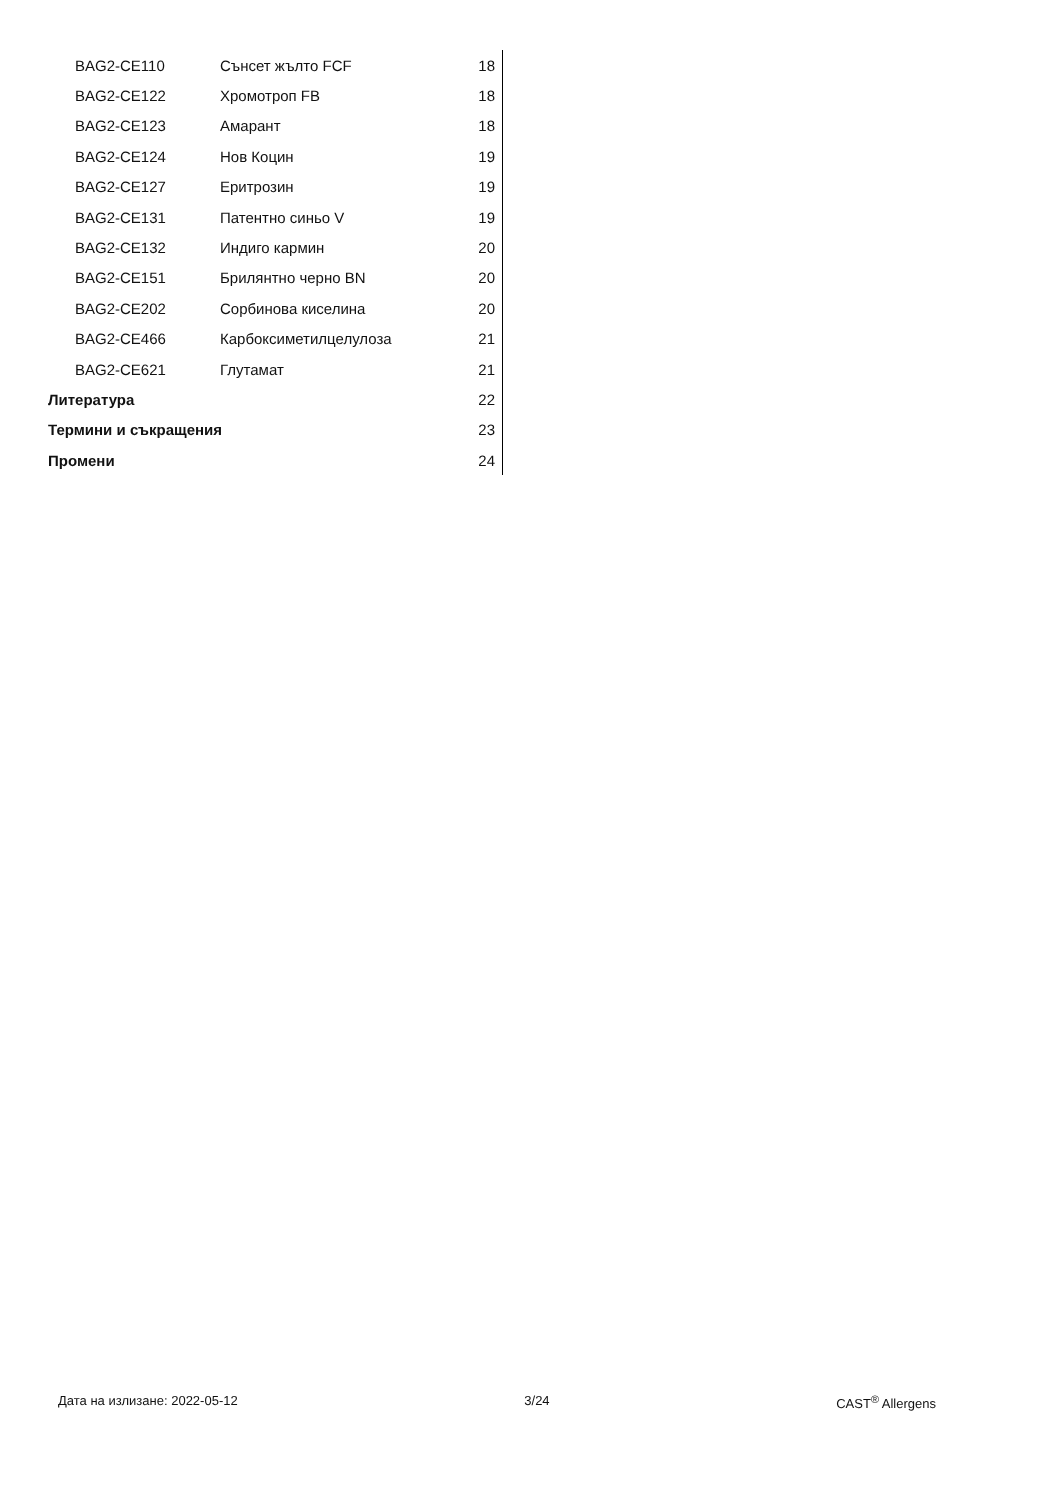| BAG2-CE110 | Сънсет жълто FCF | 18 |
| BAG2-CE122 | Хромотроп FB | 18 |
| BAG2-CE123 | Амарант | 18 |
| BAG2-CE124 | Нов Коцин | 19 |
| BAG2-CE127 | Еритрозин | 19 |
| BAG2-CE131 | Патентно синьо V | 19 |
| BAG2-CE132 | Индиго кармин | 20 |
| BAG2-CE151 | Брилянтно черно BN | 20 |
| BAG2-CE202 | Сорбинова киселина | 20 |
| BAG2-CE466 | Карбоксиметилцелулоза | 21 |
| BAG2-CE621 | Глутамат | 21 |
| Литература | | 22 |
| Термини и съкращения | | 23 |
| Промени | | 24 |
Дата на излизане: 2022-05-12 3/24 CAST<sup>®</sup> Allergens